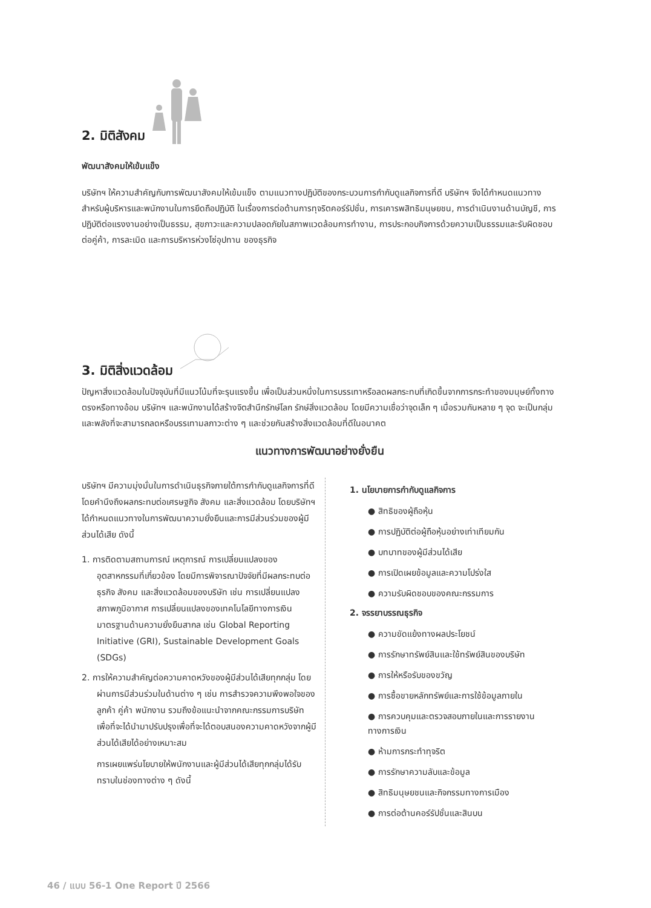2. มิติสังคม
พัฒนาสังคมให้เข้มแข็ง
บริษัทฯ ให้ความสำคัญกับการพัฒนาสังคมให้เข้มแข็ง ตามแนวทางปฏิบัติของกระบวนการกำกับดูแลกิจการที่ดี บริษัทฯ จึงได้กำหนดแนวทางสำหรับผู้บริหารและพนักงานในการยึดถือปฏิบัติ ในเรื่องการต่อต้านการทุจริตคอร์รัปชั่น, การเคารพสิทธิมนุษยชน, การดำเนินงานด้านบัญชี, การปฏิบัติต่อแรงงานอย่างเป็นธรรม, สุขภาวะและความปลอดภัยในสภาพแวดล้อมการทำงาน, การประกอบกิจการด้วยความเป็นธรรมและรับผิดชอบต่อคู่ค้า, การละเมิด และการบริหารห่วงโซ่อุปทาน ของธุรกิจ
3. มิติสิ่งแวดล้อม
ปัญหาสิ่งแวดล้อมในปัจจุบันที่มีแนวโน้มที่จะรุนแรงขึ้น เพื่อเป็นส่วนหนึ่งในการบรรเทาหรือลดผลกระทบที่เกิดขึ้นจากการกระทำของมนุษย์ทั้งทางตรงหรือทางอ้อม บริษัทฯ และพนักงานได้สร้างจิตสำนึกรักษ์โลก รักษ์สิ่งแวดล้อม โดยมีความเชื่อว่าจุดเล็ก ๆ เมื่อรวมกันหลาย ๆ จุด จะเป็นกลุ่มและพลังที่จะสามารถลดหรือบรรเทามลภาวะต่าง ๆ และช่วยกันสร้างสิ่งแวดล้อมที่ดีในอนาคต
แนวทางการพัฒนาอย่างยั่งยืน
บริษัทฯ มีความมุ่งมั่นในการดำเนินธุรกิจภายใต้การกำกับดูแลกิจการที่ดี โดยคำนึงถึงผลกระทบต่อเศรษฐกิจ สังคม และสิ่งแวดล้อม โดยบริษัทฯ ได้กำหนดแนวทางในการพัฒนาความยั่งยืนและการมีส่วนร่วมของผู้มีส่วนได้เสีย ดังนี้
1. การติดตามสถานการณ์ เหตุการณ์ การเปลี่ยนแปลงของอุตสาหกรรมที่เกี่ยวข้อง โดยมีการพิจารณาปัจจัยที่มีผลกระทบต่อธุรกิจ สังคม และสิ่งแวดล้อมของบริษัท เช่น การเปลี่ยนแปลงสภาพภูมิอากาศ การเปลี่ยนแปลงของเทคโนโลยีทางการเงิน มาตรฐานด้านความยั่งยืนสากล เช่น Global Reporting Initiative (GRI), Sustainable Development Goals (SDGs)
2. การให้ความสำคัญต่อความคาดหวังของผู้มีส่วนได้เสียทุกกลุ่ม โดยผ่านการมีส่วนร่วมในด้านต่าง ๆ เช่น การสำรวจความพึงพอใจของลูกค้า คู่ค้า พนักงาน รวมถึงข้อแนะนำจากคณะกรรมการบริษัท เพื่อที่จะได้นำมาปรับปรุงเพื่อที่จะได้ตอบสนองความคาดหวังจากผู้มีส่วนได้เสียได้อย่างเหมาะสม
การเผยแพร่นโยบายให้พนักงานและผู้มีส่วนได้เสียทุกกลุ่มได้รับทราบในช่องทางต่าง ๆ ดังนี้
1. นโยบายการกำกับดูแลกิจการ
● สิทธิของผู้ถือหุ้น
● การปฏิบัติต่อผู้ถือหุ้นอย่างเท่าเทียมกัน
● บทบาทของผู้มีส่วนได้เสีย
● การเปิดเผยข้อมูลและความโปร่งใส
● ความรับผิดชอบของคณะกรรมการ
2. จรรยาบรรณธุรกิจ
● ความขัดแย้งทางผลประโยชน์
● การรักษาทรัพย์สินและใช้ทรัพย์สินของบริษัท
● การให้หรือรับของขวัญ
● การซื้อขายหลักทรัพย์และการใช้ข้อมูลภายใน
● การควบคุมและตรวจสอบภายในและการรายงานทางการเงิน
● ห้ามการกระทำทุจริต
● การรักษาความลับและข้อมูล
● สิทธิมนุษยชนและกิจกรรมทางการเมือง
● การต่อต้านคอร์รัปชั่นและสินบน
46 / แบบ 56-1 One Report ปี 2566